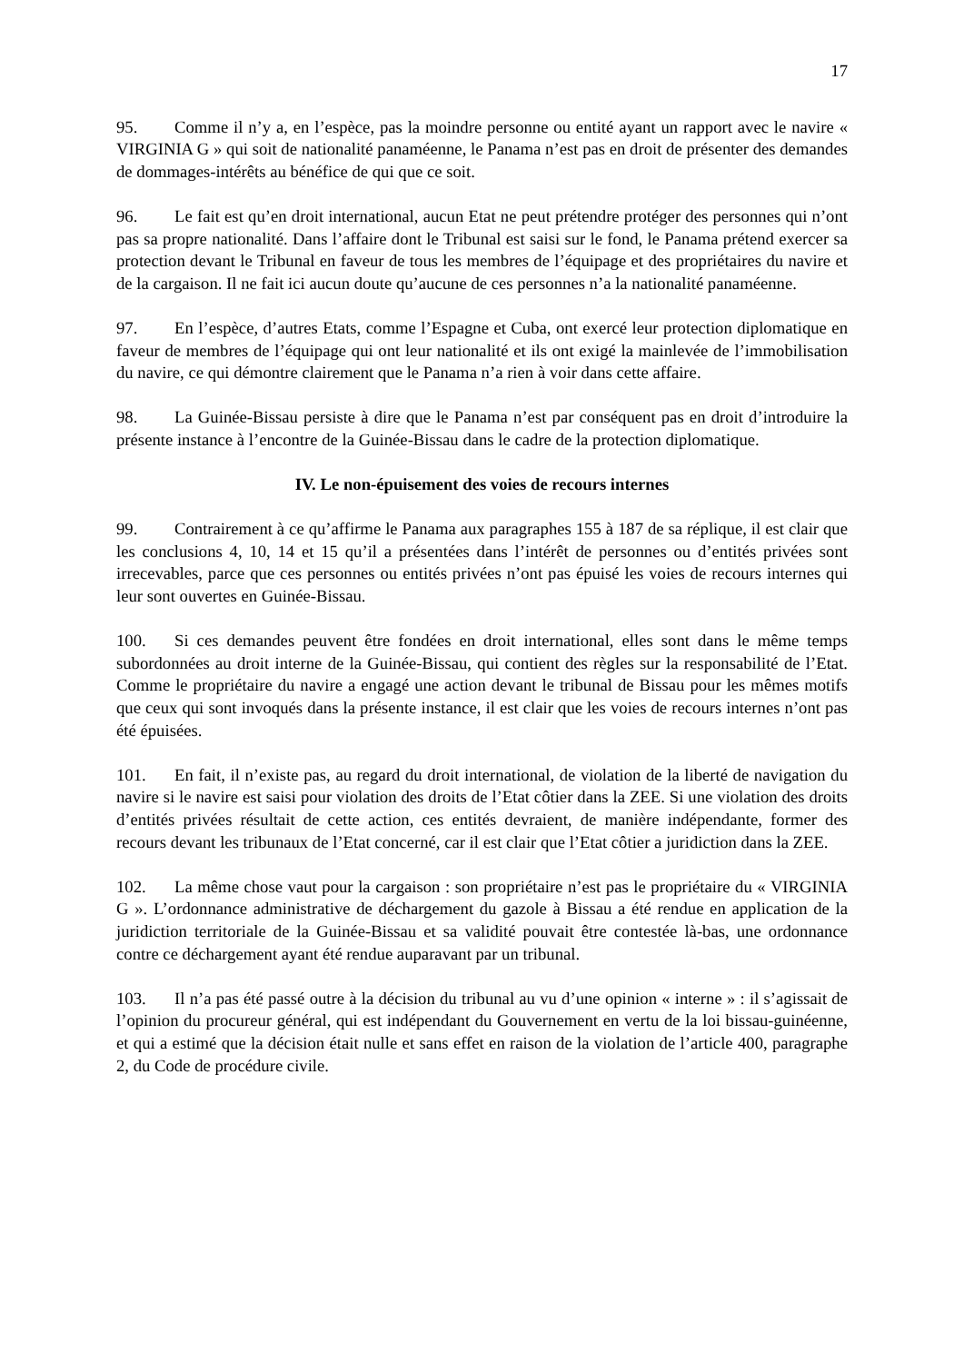17
95. Comme il n’y a, en l’espèce, pas la moindre personne ou entité ayant un rapport avec le navire « VIRGINIA G » qui soit de nationalité panaméenne, le Panama n’est pas en droit de présenter des demandes de dommages-intérêts au bénéfice de qui que ce soit.
96. Le fait est qu’en droit international, aucun Etat ne peut prétendre protéger des personnes qui n’ont pas sa propre nationalité. Dans l’affaire dont le Tribunal est saisi sur le fond, le Panama prétend exercer sa protection devant le Tribunal en faveur de tous les membres de l’équipage et des propriétaires du navire et de la cargaison. Il ne fait ici aucun doute qu’aucune de ces personnes n’a la nationalité panaméenne.
97. En l’espèce, d’autres Etats, comme l’Espagne et Cuba, ont exercé leur protection diplomatique en faveur de membres de l’équipage qui ont leur nationalité et ils ont exigé la mainlevée de l’immobilisation du navire, ce qui démontre clairement que le Panama n’a rien à voir dans cette affaire.
98. La Guinée-Bissau persiste à dire que le Panama n’est par conséquent pas en droit d’introduire la présente instance à l’encontre de la Guinée-Bissau dans le cadre de la protection diplomatique.
IV. Le non-épuisement des voies de recours internes
99. Contrairement à ce qu’affirme le Panama aux paragraphes 155 à 187 de sa réplique, il est clair que les conclusions 4, 10, 14 et 15 qu’il a présentées dans l’intérêt de personnes ou d’entités privées sont irrecevables, parce que ces personnes ou entités privées n’ont pas épuisé les voies de recours internes qui leur sont ouvertes en Guinée-Bissau.
100. Si ces demandes peuvent être fondées en droit international, elles sont dans le même temps subordonnées au droit interne de la Guinée-Bissau, qui contient des règles sur la responsabilité de l’Etat. Comme le propriétaire du navire a engagé une action devant le tribunal de Bissau pour les mêmes motifs que ceux qui sont invoqués dans la présente instance, il est clair que les voies de recours internes n’ont pas été épuisées.
101. En fait, il n’existe pas, au regard du droit international, de violation de la liberté de navigation du navire si le navire est saisi pour violation des droits de l’Etat côtier dans la ZEE. Si une violation des droits d’entités privées résultait de cette action, ces entités devraient, de manière indépendante, former des recours devant les tribunaux de l’Etat concerné, car il est clair que l’Etat côtier a juridiction dans la ZEE.
102. La même chose vaut pour la cargaison : son propriétaire n’est pas le propriétaire du « VIRGINIA G ». L’ordonnance administrative de déchargement du gazole à Bissau a été rendue en application de la juridiction territoriale de la Guinée-Bissau et sa validité pouvait être contestée là-bas, une ordonnance contre ce déchargement ayant été rendue auparavant par un tribunal.
103. Il n’a pas été passé outre à la décision du tribunal au vu d’une opinion « interne » : il s’agissait de l’opinion du procureur général, qui est indépendant du Gouvernement en vertu de la loi bissau-guinéenne, et qui a estimé que la décision était nulle et sans effet en raison de la violation de l’article 400, paragraphe 2, du Code de procédure civile.